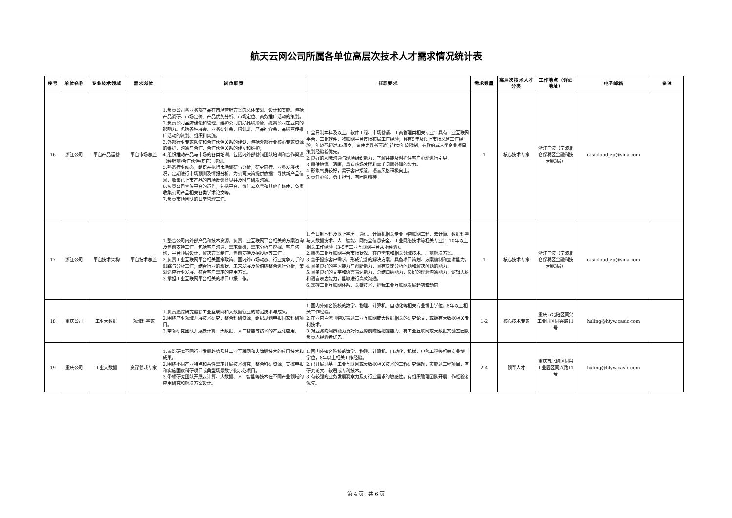航天云网公司所属各单位高层次技术人才需求情况统计表
| 序号 | 单位名称 | 专业技术领域 | 需求岗位 | 岗位职责 | 任职要求 | 需求数量 | 高层次技术人才分类 | 工作地点（详细地址） | 电子邮箱 | 备注 |
| --- | --- | --- | --- | --- | --- | --- | --- | --- | --- | --- |
| 16 | 浙江公司 | 平台产品运营 | 平台市场总监 | 1.负责公司各业务部产品在市场营销方案的总体策划、设计和实施。包括产品调研、市场定价、产品优势分析、市场定位、商务推广活动的策划。 2.负责公司品牌建设和管理，维护公司良好品牌形象，提高公司在业内的影响力。包括各种展会、业务研讨会、培训班、产品推介会、品牌宣传推广活动的策划、组织和实施。 3.外部行业专家队伍和合作伙伴关系的建设，包括外部行业核心专家资源的维护、沟通与合作、合作伙伴关系的建立和维护； 4.组织推动产品与市场的各类培训，包括内外部营销团队培训和合作渠道（经销商/合作伙伴/其它）培训。 5.熟悉行业动态，组织并执行市场调研与分析，研究同行、业界发展状况，定期进行市场预测及情报分析，为公司决策提供依据；寻找新产品信息，收集已上市产品的市场反馈意见并及时与研发沟通。 6.负责公司宣传平台的运作，包括平台、微信公众号和其他自媒体，负责收集公司产品相关各类学术论文等。 7.负责市场团队的日常管理工作。 | 1.全日制本科及以上，软件工程、市场营销、工商管理类相关专业；具有工业互联网平台、工业软件、物联网平台市场布局工作经验；具有5年及以上市场总监工作经验，年龄不超过35周岁，条件优异者可适当放宽年龄限制，有政府或大型企业项目策划经验者优先。 2.良好的人际沟通与现场组织能力，了解并能及时抓住客户心理进行引导。 3.思维敏捷、清晰，具有临场发挥和棘手问题处理的能力。 4.形象气质较好，易于客户接近，语言风格积极向上。 5.责任心强、勇于担当、有团队精神。 | 1 | 核心技术专家 | 浙江宁波（宁波北仑保税区金融科技大厦3层） | casicloud_zp@sina.com | |
| 17 | 浙江公司 | 平台技术架构 | 平台技术总监 | 1.整合公司内外部产品和技术资源，负责工业互联网平台相关的方案咨询及售前支持工作，包括客户沟通、需求调研、需求分析与挖掘、客户咨询，平台顶层设计、解决方案制作、售前支持及招投标等工作。 2.负责工业互联网平台相关国家政策、国内外市场动态、行业竞争对手的跟踪与分析工作；结合行业的现状、未来发展及价值链整合进行分析，策划适应行业发展、符合客户需求的应用方案。 3.承担工业互联网平台相关的项目申报工作。 | 1.全日制本科及以上学历。通讯、计算机相关专业（物联网工程、云计算、数据科学与大数据技术、人工智能、网络全信息安全、工业网络技术等相关专业）；10年以上相关工作经验（3-5年工业互联网平台从业经验）。 2.熟悉工业互联网平台市场状况、客户需求和相关领域技术、厂商解决方案。 3.善于提炼客户需求，形成完善的解决方案，具备项目策划、方案编制和宣讲能力。 4.具备良好的学习能力与创新能力，具有快速分析问题和解决问题的能力。 5.具备良好的文字和语言表达能力、总结归纳能力，良好的理解沟通能力。逻辑思维和语言表达能力，能够进行高效沟通。 6.掌握工业互联网体系、关键技术，把我工业互联网发展趋势和动向 | 1 | 核心技术专家 | 浙江宁波（宁波北仑保税区金融科技大厦3层） | casicloud_zp@sina.com | |
| 18 | 重庆公司 | 工业大数据 | 领域科学家 | 1.负责追踪研究最新工业互联网和大数据行业的前沿技术与成果。 2.围绕产业领域开展技术研究，整合科研资源，组织规划申报国家科研项目。 3.带领研究团队开展云计算、大数据、人工智能等技术的产业化应用。 | 1.国内外知名院校的数学、物理、计算机、自动化等相关专业博士学位，8年以上相关工作经验。 2.在业内主流刊物发表过工业互联网或大数据相关的研究论文，或拥有大数据相关专利技术。 3.对业务的洞察能力及对行业的前瞻性把握能力，有工业互联网或大数据实验室团队负责人经验者优先。 | 1-2 | 核心技术专家 | 重庆市北碚区同兴工业园区同兴路11号 | huling@htyw.casic.com | |
| 19 | 重庆公司 | 工业大数据 | 资深领域专家 | 1.追踪研究不同行业发展趋势及其工业互联网和大数据技术的应用技术和成果。 2.围绕不同产业特点和共性需求开展技术研究，整合科研资源，支撑申报和实施国家科研项目或典型场景数字化示范项目。 3.带领研究团队开展云计算、大数据、人工智能等技术在不同产业领域的应用研究和解决方案设计。 | 1.国内外知名院校的数学、物理、计算机、自动化、机械、电气工程等相关专业博士学位，8年以上相关工作经验。 2.已开展过基于工业互联网或大数据相关技术的工程研究课题，实施过工程项目，有研究论文、软著或专利技术。 3.有较强的业务发展洞察力及对行业需求的敏感性。有组织管理团队开展工作经验者优先。 | 2-4 | 领军人才 | 重庆市北碚区同兴工业园区同兴路11号 | huling@htyw.casic.com | |
第 4 页，共 6 页